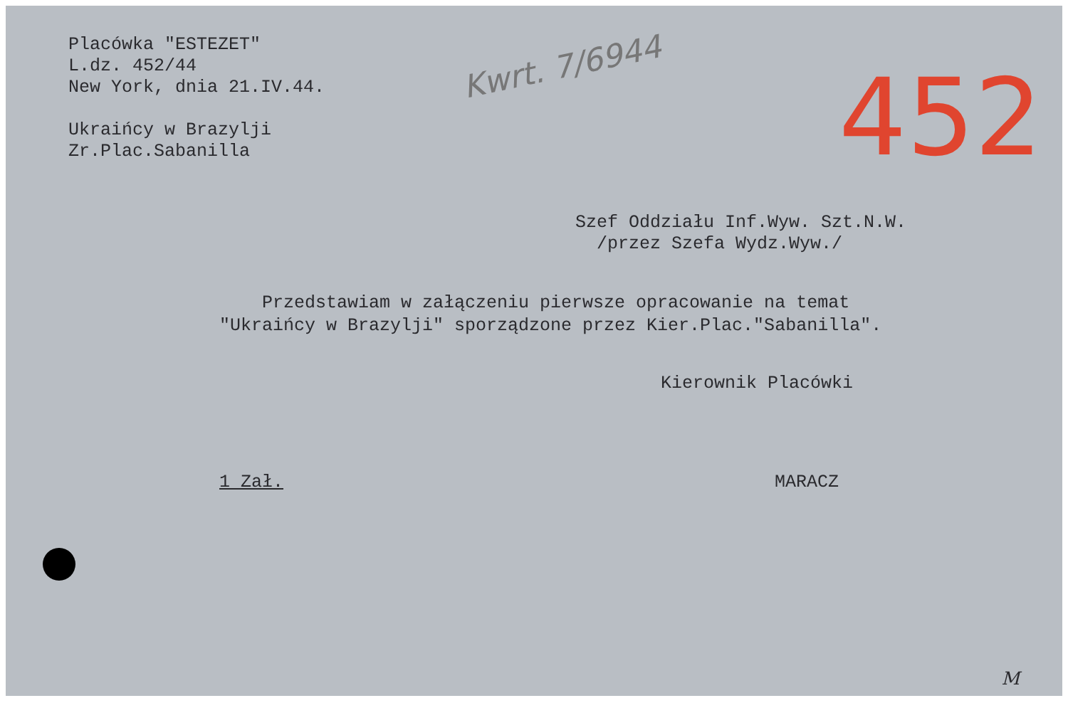Kwrt. 7/6944 452
Placówka "ESTEZET"
L.dz. 452/44
New York, dnia 21.IV.44.
Ukraińcy w Brazylji
Zr.Plac.Sabanilla
Szef Oddziału Inf.Wyw. Szt.N.W.
/przez Szefa Wydz.Wyw./
Przedstawiam w załączeniu pierwsze opracowanie na temat
"Ukraińcy w Brazylji" sporządzone przez Kier.Plac."Sabanilla".
Kierownik Placówki
1 Zał. MARACZ
M